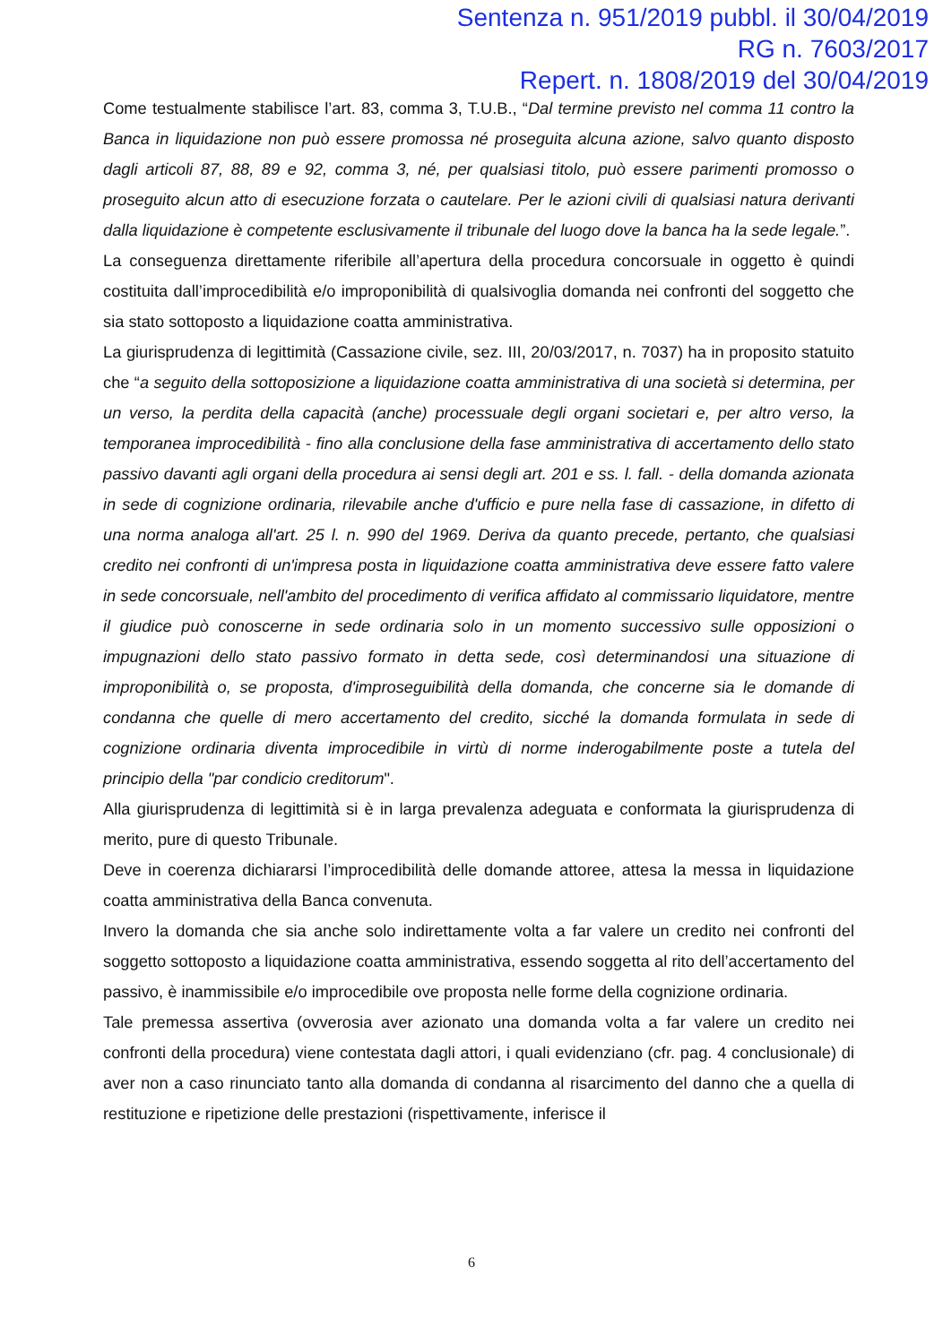Sentenza n. 951/2019 pubbl. il 30/04/2019
RG n. 7603/2017
Repert. n. 1808/2019 del 30/04/2019
Come testualmente stabilisce l’art. 83, comma 3, T.U.B., “Dal termine previsto nel comma 11 contro la Banca in liquidazione non può essere promossa né proseguita alcuna azione, salvo quanto disposto dagli articoli 87, 88, 89 e 92, comma 3, né, per qualsiasi titolo, può essere parimenti promosso o proseguito alcun atto di esecuzione forzata o cautelare. Per le azioni civili di qualsiasi natura derivanti dalla liquidazione è competente esclusivamente il tribunale del luogo dove la banca ha la sede legale.”.
La conseguenza direttamente riferibile all’apertura della procedura concorsuale in oggetto è quindi costituita dall’improcedibilità e/o improponibilità di qualsivoglia domanda nei confronti del soggetto che sia stato sottoposto a liquidazione coatta amministrativa.
La giurisprudenza di legittimità (Cassazione civile, sez. III, 20/03/2017, n. 7037) ha in proposito statuito che “a seguito della sottoposizione a liquidazione coatta amministrativa di una società si determina, per un verso, la perdita della capacità (anche) processuale degli organi societari e, per altro verso, la temporanea improcedibilità - fino alla conclusione della fase amministrativa di accertamento dello stato passivo davanti agli organi della procedura ai sensi degli art. 201 e ss. l. fall. - della domanda azionata in sede di cognizione ordinaria, rilevabile anche d'ufficio e pure nella fase di cassazione, in difetto di una norma analoga all'art. 25 l. n. 990 del 1969. Deriva da quanto precede, pertanto, che qualsiasi credito nei confronti di un'impresa posta in liquidazione coatta amministrativa deve essere fatto valere in sede concorsuale, nell'ambito del procedimento di verifica affidato al commissario liquidatore, mentre il giudice può conoscerne in sede ordinaria solo in un momento successivo sulle opposizioni o impugnazioni dello stato passivo formato in detta sede, così determinandosi una situazione di improponibilità o, se proposta, d'improseguibilità della domanda, che concerne sia le domande di condanna che quelle di mero accertamento del credito, sicché la domanda formulata in sede di cognizione ordinaria diventa improcedibile in virtù di norme inderogabilmente poste a tutela del principio della "par condicio creditorum".
Alla giurisprudenza di legittimità si è in larga prevalenza adeguata e conformata la giurisprudenza di merito, pure di questo Tribunale.
Deve in coerenza dichiararsi l’improcedibilità delle domande attoree, attesa la messa in liquidazione coatta amministrativa della Banca convenuta.
Invero la domanda che sia anche solo indirettamente volta a far valere un credito nei confronti del soggetto sottoposto a liquidazione coatta amministrativa, essendo soggetta al rito dell’accertamento del passivo, è inammissibile e/o improcedibile ove proposta nelle forme della cognizione ordinaria.
Tale premessa assertiva (ovverosia aver azionato una domanda volta a far valere un credito nei confronti della procedura) viene contestata dagli attori, i quali evidenziano (cfr. pag. 4 conclusionale) di aver non a caso rinunciato tanto alla domanda di condanna al risarcimento del danno che a quella di restituzione e ripetizione delle prestazioni (rispettivamente, inferisce il
6